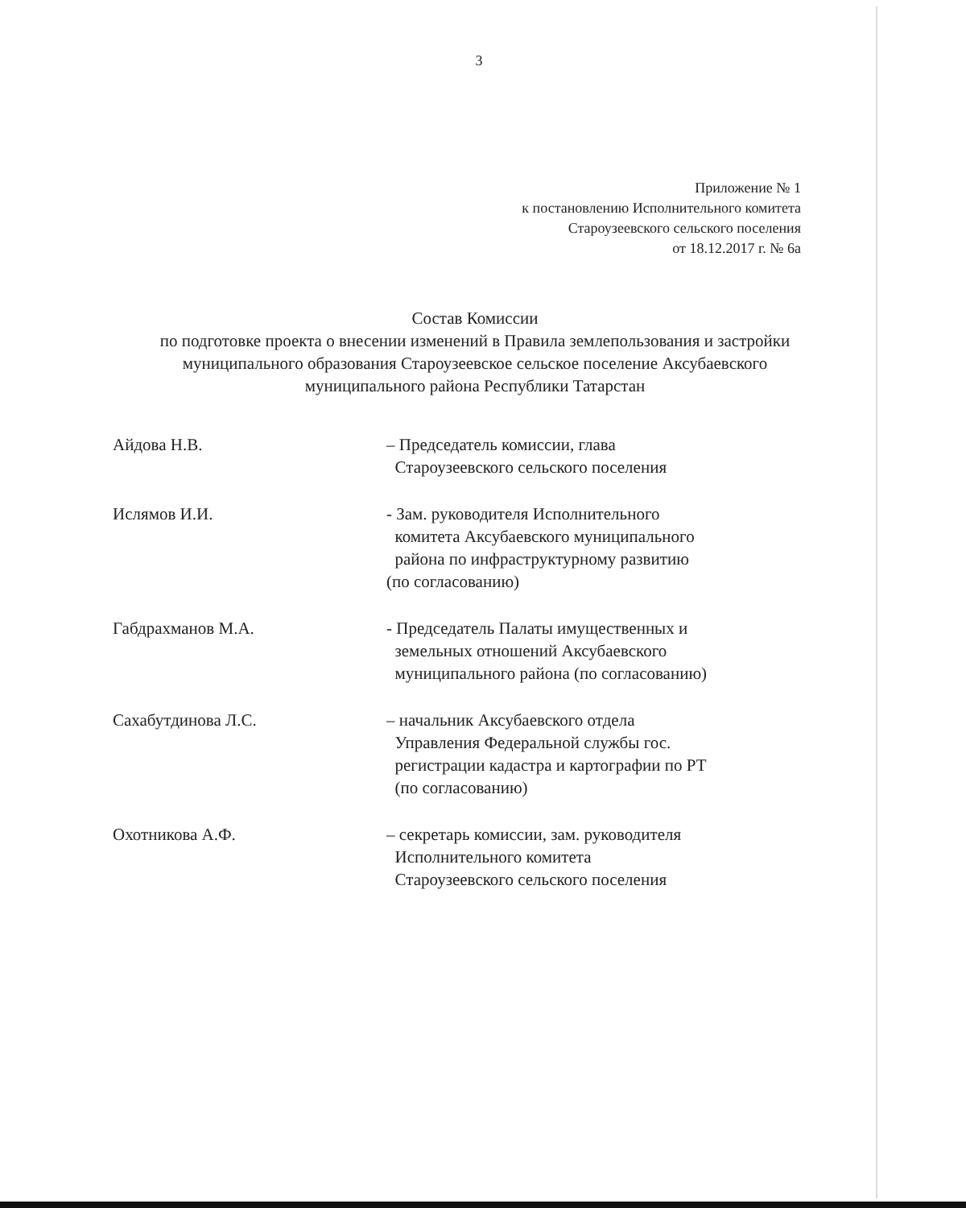3
Приложение № 1
к постановлению Исполнительного комитета
Староузеевского сельского поселения
от 18.12.2017 г. № 6а
Состав Комиссии
по подготовке проекта о внесении изменений в Правила землепользования и застройки муниципального образования Староузеевское сельское поселение Аксубаевского муниципального района Республики Татарстан
| Айдова Н.В. | – Председатель комиссии, глава Староузеевского сельского поселения |
| Ислямов И.И. | - Зам. руководителя Исполнительного комитета Аксубаевского муниципального района по инфраструктурному развитию (по согласованию) |
| Габдрахманов М.А. | - Председатель Палаты имущественных и земельных отношений Аксубаевского муниципального района (по согласованию) |
| Сахабутдинова Л.С. | – начальник Аксубаевского отдела Управления Федеральной службы гос. регистрации кадастра и картографии по РТ (по согласованию) |
| Охотникова А.Ф. | – секретарь комиссии, зам. руководителя Исполнительного комитета Староузеевского сельского поселения |